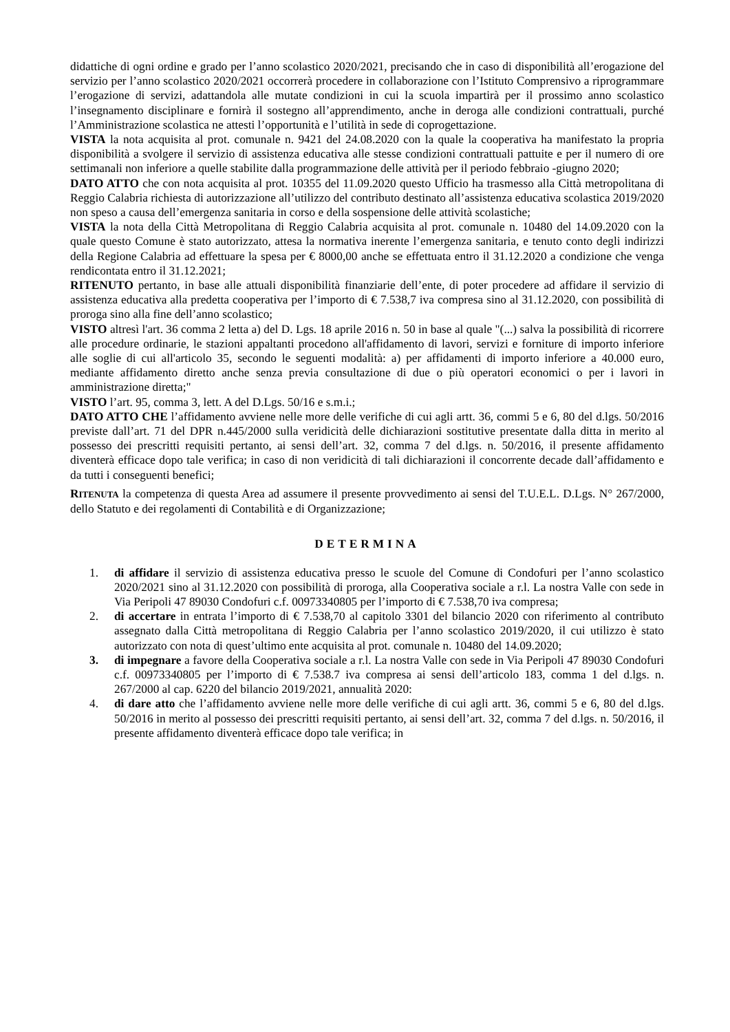didattiche di ogni ordine e grado per l’anno scolastico 2020/2021, precisando che in caso di disponibilità all’erogazione del servizio per l’anno scolastico 2020/2021 occorrerà procedere in collaborazione con l’Istituto Comprensivo a riprogrammare l’erogazione di servizi, adattandola alle mutate condizioni in cui la scuola impartirà per il prossimo anno scolastico l’insegnamento disciplinare e fornirà il sostegno all’apprendimento, anche in deroga alle condizioni contrattuali, purché l’Amministrazione scolastica ne attesti l’opportunità e l’utilità in sede di coprogettazione.
VISTA la nota acquisita al prot. comunale n. 9421 del 24.08.2020 con la quale la cooperativa ha manifestato la propria disponibilità a svolgere il servizio di assistenza educativa alle stesse condizioni contrattuali pattuite e per il numero di ore settimanali non inferiore a quelle stabilite dalla programmazione delle attività per il periodo febbraio -giugno 2020;
DATO ATTO che con nota acquisita al prot. 10355 del 11.09.2020 questo Ufficio ha trasmesso alla Città metropolitana di Reggio Calabria richiesta di autorizzazione all’utilizzo del contributo destinato all’assistenza educativa scolastica 2019/2020 non speso a causa dell’emergenza sanitaria in corso e della sospensione delle attività scolastiche;
VISTA la nota della Città Metropolitana di Reggio Calabria acquisita al prot. comunale n. 10480 del 14.09.2020 con la quale questo Comune è stato autorizzato, attesa la normativa inerente l’emergenza sanitaria, e tenuto conto degli indirizzi della Regione Calabria ad effettuare la spesa per € 8000,00 anche se effettuata entro il 31.12.2020 a condizione che venga rendicontata entro il 31.12.2021;
RITENUTO pertanto, in base alle attuali disponibilità finanziarie dell’ente, di poter procedere ad affidare il servizio di assistenza educativa alla predetta cooperativa per l’importo di € 7.538,7 iva compresa sino al 31.12.2020, con possibilità di proroga sino alla fine dell’anno scolastico;
VISTO altresì l'art. 36 comma 2 letta a) del D. Lgs. 18 aprile 2016 n. 50 in base al quale "(...) salva la possibilità di ricorrere alle procedure ordinarie, le stazioni appaltanti procedono all'affidamento di lavori, servizi e forniture di importo inferiore alle soglie di cui all'articolo 35, secondo le seguenti modalità: a) per affidamenti di importo inferiore a 40.000 euro, mediante affidamento diretto anche senza previa consultazione di due o più operatori economici o per i lavori in amministrazione diretta;"
VISTO l’art. 95, comma 3, lett. A del D.Lgs. 50/16 e s.m.i.;
DATO ATTO CHE l’affidamento avviene nelle more delle verifiche di cui agli artt. 36, commi 5 e 6, 80 del d.lgs. 50/2016 previste dall’art. 71 del DPR n.445/2000 sulla veridicità delle dichiarazioni sostitutive presentate dalla ditta in merito al possesso dei prescritti requisiti pertanto, ai sensi dell’art. 32, comma 7 del d.lgs. n. 50/2016, il presente affidamento diventerà efficace dopo tale verifica; in caso di non veridicità di tali dichiarazioni il concorrente decade dall’affidamento e da tutti i conseguenti benefici;
RITENUTA la competenza di questa Area ad assumere il presente provvedimento ai sensi del T.U.E.L. D.Lgs. N° 267/2000, dello Statuto e dei regolamenti di Contabilità e di Organizzazione;
DETERMINA
1. di affidare il servizio di assistenza educativa presso le scuole del Comune di Condofuri per l’anno scolastico 2020/2021 sino al 31.12.2020 con possibilità di proroga, alla Cooperativa sociale a r.l. La nostra Valle con sede in Via Peripoli 47 89030 Condofuri c.f. 00973340805 per l’importo di € 7.538,70 iva compresa;
2. di accertare in entrata l’importo di € 7.538,70 al capitolo 3301 del bilancio 2020 con riferimento al contributo assegnato dalla Città metropolitana di Reggio Calabria per l’anno scolastico 2019/2020, il cui utilizzo è stato autorizzato con nota di quest’ultimo ente acquisita al prot. comunale n. 10480 del 14.09.2020;
3. di impegnare a favore della Cooperativa sociale a r.l. La nostra Valle con sede in Via Peripoli 47 89030 Condofuri c.f. 00973340805 per l’importo di € 7.538.7 iva compresa ai sensi dell’articolo 183, comma 1 del d.lgs. n. 267/2000 al cap. 6220 del bilancio 2019/2021, annualità 2020:
4. di dare atto che l’affidamento avviene nelle more delle verifiche di cui agli artt. 36, commi 5 e 6, 80 del d.lgs. 50/2016 in merito al possesso dei prescritti requisiti pertanto, ai sensi dell’art. 32, comma 7 del d.lgs. n. 50/2016, il presente affidamento diventerà efficace dopo tale verifica; in